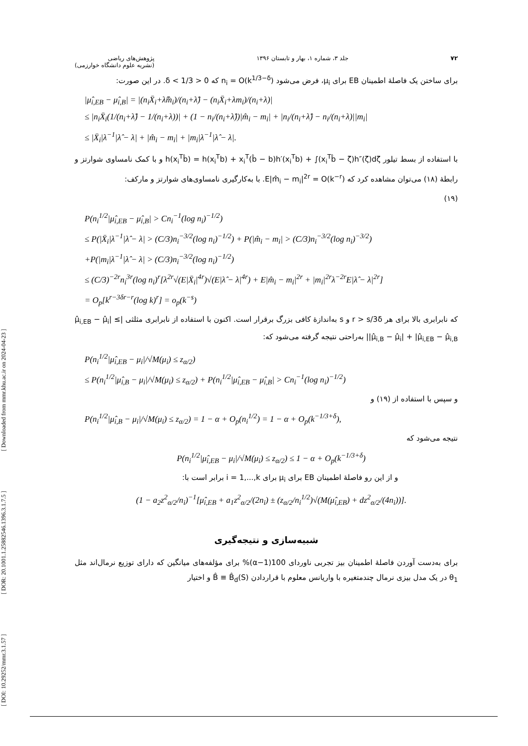[ DOI: 10.29252/mmr.3.1.57 ] [ DOR: 20.1001.1.25882546.1396.3.1.7.5 ] [ Downloaded from mmr.khu.ac.ir on 2024-04-23 ]
۷۲ جلد ۳، شماره ۱، بهار و تابستان ۱۳۹۶ پژوهش‌های ریاضی
(نشریه علوم دانشگاه خوارزمی)
برای ساختن یک فاصلهٔ اطمینان EB برای μ<sub>i</sub>، فرض می‌شود n<sub>i</sub> = O(k<sup>1/3−δ</sup>) که 0 < δ < 1/3. در این صورت:
|μ̂<sub>i,EB</sub> − μ̂<sub>i,B</sub>| = |(n<sub>i</sub>X̄<sub>i</sub>+λ̂m̂<sub>i</sub>)/(n<sub>i</sub>+λ̂) − (n<sub>i</sub>X̄<sub>i</sub>+λm<sub>i</sub>)/(n<sub>i</sub>+λ)|
≤ |n<sub>i</sub>X̄<sub>i</sub>(1/(n<sub>i</sub>+λ̂) − 1/(n<sub>i</sub>+λ))| + (1 − n<sub>i</sub>/(n<sub>i</sub>+λ̂))|m̂<sub>i</sub> − m<sub>i</sub>| + |n<sub>i</sub>/(n<sub>i</sub>+λ̂) − n<sub>i</sub>/(n<sub>i</sub>+λ)||m<sub>i</sub>|
≤ |X̄<sub>i</sub>|λ<sup>−1</sup>|λ̂ − λ| + |m̂<sub>i</sub> − m<sub>i</sub>| + |m<sub>i</sub>|λ<sup>−1</sup>|λ̂ − λ|.
با استفاده از بسط تیلور h(x<sub>i</sub><sup>T</sup>b̂) = h(x<sub>i</sub><sup>T</sup>b) + x<sub>i</sub><sup>T</sup>(b̂ − b)h′(x<sub>i</sub><sup>T</sup>b) + ∫(x<sub>i</sub><sup>T</sup>b̂ − ζ)h″(ζ)dζ و با کمک نامساوی شوارتز و رابطهٔ (۱۸) می‌توان مشاهده کرد که E|m̂<sub>i</sub> − m<sub>i</sub>|<sup>2r</sup> = O(k<sup>−r</sup>). با به‌کارگیری نامساوی‌های شوارتز و مارکف:
(۱۹)
P(n<sub>i</sub><sup>1/2</sup>|μ̂<sub>i,EB</sub> − μ̂<sub>i,B</sub>| > Cn<sub>i</sub><sup>−1</sup>(log n<sub>i</sub>)<sup>−1/2</sup>)
≤ P(|X̄<sub>i</sub>|λ<sup>−1</sup>|λ̂ − λ| > (C/3)n<sub>i</sub><sup>−3/2</sup>(log n<sub>i</sub>)<sup>−1/2</sup>) + P(|m̂<sub>i</sub> − m<sub>i</sub>| > (C/3)n<sub>i</sub><sup>−3/2</sup>(log n<sub>i</sub>)<sup>−3/2</sup>)
+P(|m<sub>i</sub>|λ<sup>−1</sup>|λ̂ − λ| > (C/3)n<sub>i</sub><sup>−3/2</sup>(log n<sub>i</sub>)<sup>−1/2</sup>)
≤ (C/3)<sup>−2r</sup>n<sub>i</sub><sup>3r</sup>(log n<sub>i</sub>)<sup>r</sup>[λ<sup>2r</sup>√(E|X̄<sub>i</sub>|<sup>4r</sup>)√(E|λ̂ − λ|<sup>4r</sup>) + E|m̂<sub>i</sub> − m<sub>i</sub>|<sup>2r</sup> + |m<sub>i</sub>|<sup>2r</sup>λ<sup>−2r</sup>E|λ̂ − λ|<sup>2r</sup>]
= O<sub>p</sub>[k<sup>r−3δr−r</sup>(log k)<sup>r</sup>] = o<sub>p</sub>(k<sup>−s</sup>)
که نابرابری بالا برای هر r > s/3δ و s به‌اندازهٔ کافی بزرگ برقرار است. اکنون با استفاده از نابرابری مثلثی |μ̂<sub>i,EB</sub> − μ̂<sub>i</sub>| ≤ |μ̂<sub>i,B</sub> − μ̂<sub>i</sub>| + |μ̂<sub>i,EB</sub> − μ̂<sub>i,B</sub>| به‌راحتی نتیجه گرفته می‌شود که:
P(n<sub>i</sub><sup>1/2</sup>|μ̂<sub>i,EB</sub> − μ<sub>i</sub>|/√M(μ<sub>i</sub>) ≤ z<sub>α/2</sub>)
≤ P(n<sub>i</sub><sup>1/2</sup>|μ̂<sub>i,B</sub> − μ<sub>i</sub>|/√M(μ<sub>i</sub>) ≤ z<sub>α/2</sub>) + P(n<sub>i</sub><sup>1/2</sup>|μ̂<sub>i,EB</sub> − μ̂<sub>i,B</sub>| > Cn<sub>i</sub><sup>−1</sup>(log n<sub>i</sub>)<sup>−1/2</sup>)
و سپس با استفاده از (۱۹) و
P(n<sub>i</sub><sup>1/2</sup>|μ̂<sub>i,B</sub> − μ<sub>i</sub>|/√M(μ<sub>i</sub>) ≤ z<sub>α/2</sub>) = 1 − α + O<sub>p</sub>(n<sub>i</sub><sup>1/2</sup>) = 1 − α + O<sub>p</sub>(k<sup>−1/3+δ</sup>),
نتیجه می‌شود که
P(n<sub>i</sub><sup>1/2</sup>|μ̂<sub>i,EB</sub> − μ<sub>i</sub>|/√M(μ<sub>i</sub>) ≤ z<sub>α/2</sub>) ≤ 1 − α + O<sub>p</sub>(k<sup>−1/3+δ</sup>)
و از این رو فاصلهٔ اطمینان EB برای μ<sub>i</sub> برای i = 1,...,k برابر است با:
(1 − a<sub>2</sub>z<sup>2</sup><sub>α/2</sub>/n<sub>i</sub>)<sup>−1</sup>[μ̂<sub>i,EB</sub> + a<sub>1</sub>z<sup>2</sup><sub>α/2</sub>/(2n<sub>i</sub>) ± (z<sub>α/2</sub>/n<sub>i</sub><sup>1/2</sup>)√(M(μ̂<sub>i,EB</sub>) + dz<sup>2</sup><sub>α/2</sub>/(4n<sub>i</sub>))].
شبیه‌سازی و نتیجه‌گیری
برای به‌دست آوردن فاصلهٔ اطمینان بیز تجربی ناوردای 100(1−α)% برای مؤلفه‌های میانگین که دارای توزیع نرمال‌اند مثل θ<sub>1</sub> در یک مدل بیزی نرمال چندمتغیره با واریانس معلوم با قراردادن B̂ ≡ B̂<sub>d</sub>(S) و اختیار